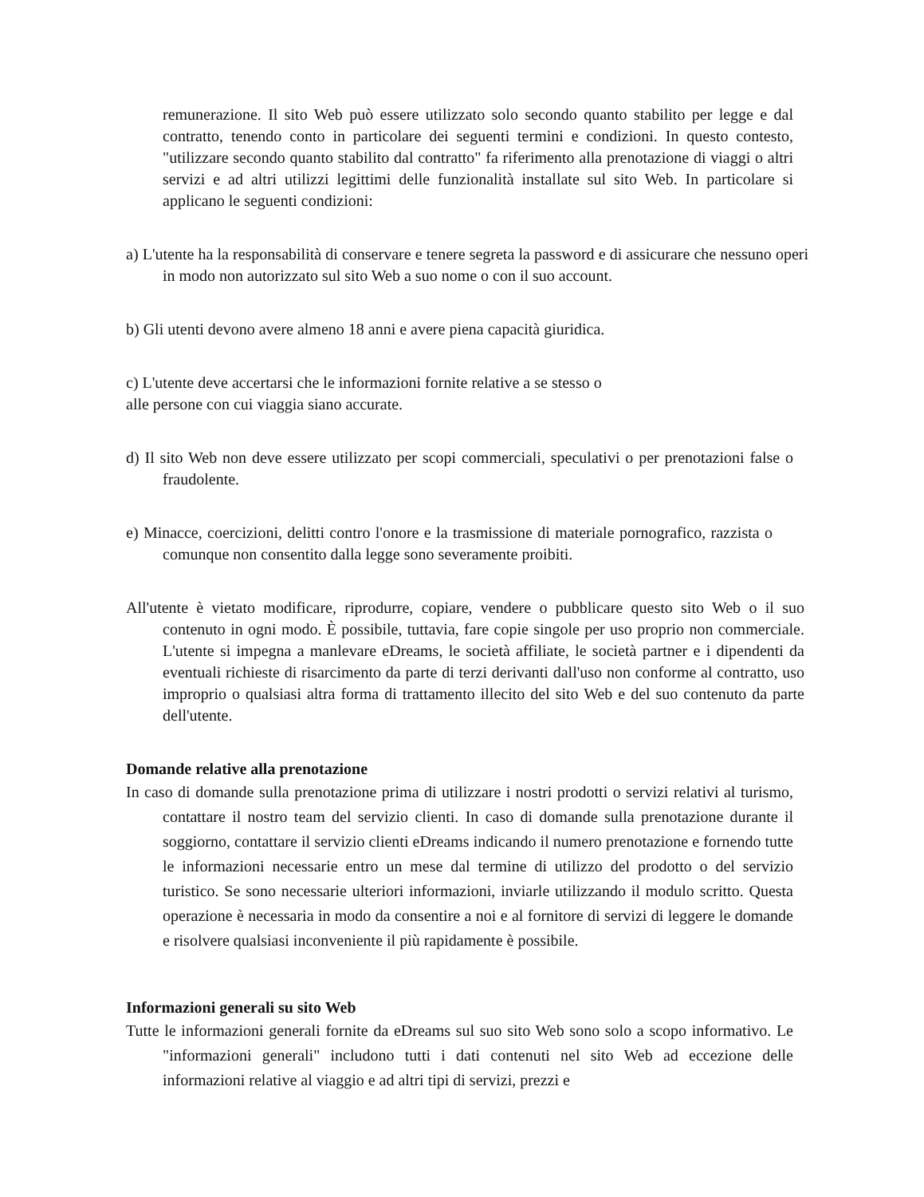remunerazione. Il sito Web può essere utilizzato solo secondo quanto stabilito per legge e dal contratto, tenendo conto in particolare dei seguenti termini e condizioni. In questo contesto, "utilizzare secondo quanto stabilito dal contratto" fa riferimento alla prenotazione di viaggi o altri servizi e ad altri utilizzi legittimi delle funzionalità installate sul sito Web. In particolare si applicano le seguenti condizioni:
a) L'utente ha la responsabilità di conservare e tenere segreta la password e di assicurare che nessuno operi in modo non autorizzato sul sito Web a suo nome o con il suo account.
b) Gli utenti devono avere almeno 18 anni e avere piena capacità giuridica.
c) L'utente deve accertarsi che le informazioni fornite relative a se stesso o
alle persone con cui viaggia siano accurate.
d) Il sito Web non deve essere utilizzato per scopi commerciali, speculativi o per prenotazioni false o fraudolente.
e) Minacce, coercizioni, delitti contro l'onore e la trasmissione di materiale pornografico, razzista o comunque non consentito dalla legge sono severamente proibiti.
All'utente è vietato modificare, riprodurre, copiare, vendere o pubblicare questo sito Web o il suo contenuto in ogni modo. È possibile, tuttavia, fare copie singole per uso proprio non commerciale. L'utente si impegna a manlevare eDreams, le società affiliate, le società partner e i dipendenti da eventuali richieste di risarcimento da parte di terzi derivanti dall'uso non conforme al contratto, uso improprio o qualsiasi altra forma di trattamento illecito del sito Web e del suo contenuto da parte dell'utente.
Domande relative alla prenotazione
In caso di domande sulla prenotazione prima di utilizzare i nostri prodotti o servizi relativi al turismo, contattare il nostro team del servizio clienti. In caso di domande sulla prenotazione durante il soggiorno, contattare il servizio clienti eDreams indicando il numero prenotazione e fornendo tutte le informazioni necessarie entro un mese dal termine di utilizzo del prodotto o del servizio turistico. Se sono necessarie ulteriori informazioni, inviarle utilizzando il modulo scritto. Questa operazione è necessaria in modo da consentire a noi e al fornitore di servizi di leggere le domande e risolvere qualsiasi inconveniente il più rapidamente è possibile.
Informazioni generali su sito Web
Tutte le informazioni generali fornite da eDreams sul suo sito Web sono solo a scopo informativo. Le "informazioni generali" includono tutti i dati contenuti nel sito Web ad eccezione delle informazioni relative al viaggio e ad altri tipi di servizi, prezzi e